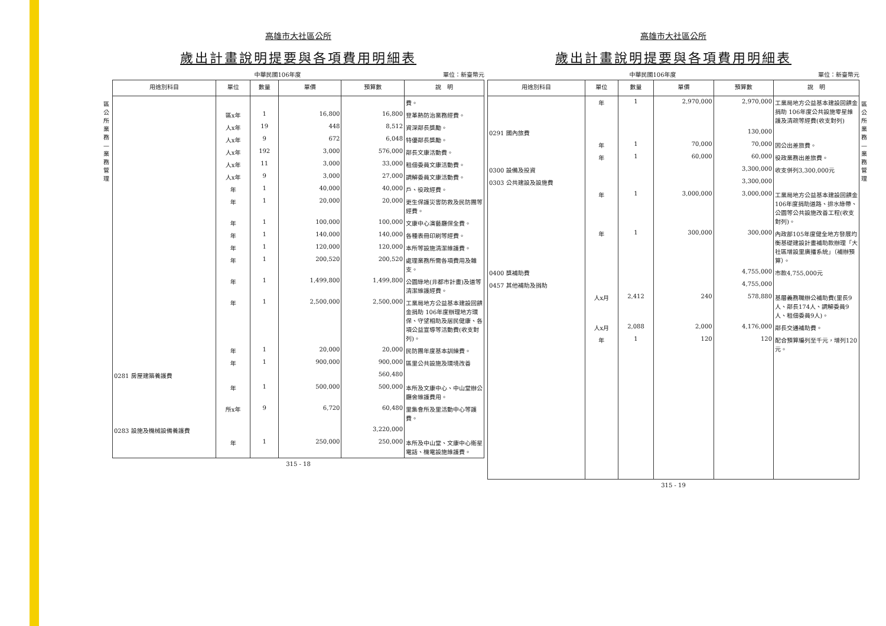區公所業務—業務管理
高雄市大社區公所
歲出計畫說明提要與各項費用明細表
中華民國106年度 單位：新臺幣元
| 用途別科目 | 單位 | 數量 | 單價 | 預算數 | 說 明 |
| --- | --- | --- | --- | --- | --- |
| | | | | | 費。 |
| | 區x年 | 1 | 16,800 | 16,800 | 登革熱防治業務經費。 |
| | 人x年 | 19 | 448 | 8,512 | 資深鄰長獎勵。 |
| | 人x年 | 9 | 672 | 6,048 | 特優鄰長獎勵。 |
| | 人x年 | 192 | 3,000 | 576,000 | 鄰長文康活動費。 |
| | 人x年 | 11 | 3,000 | 33,000 | 租佃委員文康活動費。 |
| | 人x年 | 9 | 3,000 | 27,000 | 調解委員文康活動費。 |
| | 年 | 1 | 40,000 | 40,000 | 戶、役政經費。 |
| | 年 | 1 | 20,000 | 20,000 | 更生保護災害防救及民防團等經費。 |
| | 年 | 1 | 100,000 | 100,000 | 文康中心演藝廳保全費。 |
| | 年 | 1 | 140,000 | 140,000 | 各種表冊印刷等經費。 |
| | 年 | 1 | 120,000 | 120,000 | 本所等設施清潔維護費。 |
| | 年 | 1 | 200,520 | 200,520 | 處理業務所需各項費用及雜支。 |
| | 年 | 1 | 1,499,800 | 1,499,800 | 公園綠地(非都市計畫)及道等清潔維護經費。 |
| | 年 | 1 | 2,500,000 | 2,500,000 | 工業局地方公益基本建設回饋金捐助 106年度辦理地方環保、守望相助及居民健康、各項公益宣導等活動費(收支對列)。 |
| | 年 | 1 | 20,000 | 20,000 | 民防團年度基本訓練費。 |
| | 年 | 1 | 900,000 | 900,000 | 區里公共設施及環境改善 |
| 0281 房屋建築養護費 | | | | 560,480 | |
| | 年 | 1 | 500,000 | 500,000 | 本所及文康中心、中山堂辦公廳舍維護費用。 |
| | 所x年 | 9 | 6,720 | 60,480 | 里集會所及里活動中心等護費。 |
| 0283 設施及機械設備養護費 | | | | 3,220,000 | |
| | 年 | 1 | 250,000 | 250,000 | 本所及中山堂、文康中心衛星電話、機電設施維護費。 |
315 - 18
區公所業務—業務管理
高雄市大社區公所
歲出計畫說明提要與各項費用明細表
中華民國106年度 單位：新臺幣元
| 用途別科目 | 單位 | 數量 | 單價 | 預算數 | 說 明 |
| --- | --- | --- | --- | --- | --- |
| | 年 | 1 | 2,970,000 | 2,970,000 | 工業局地方公益基本建設回饋金捐助 106年度公共設施零星維護及清疏等經費(收支對列) |
| 0291 國內旅費 | | | | 130,000 | |
| | 年 | 1 | 70,000 | 70,000 | 因公出差旅費。 |
| | 年 | 1 | 60,000 | 60,000 | 役政業務出差旅費。 |
| 0300 設備及投資 | | | | 3,300,000 | 收支併列3,300,000元 |
| 0303 公共建設及設施費 | | | | 3,300,000 | |
| | 年 | 1 | 3,000,000 | 3,000,000 | 工業局地方公益基本建設回饋金 106年度捐助道路、排水綠帶、公園等公共設施改善工程(收支對列)。 |
| | 年 | 1 | 300,000 | 300,000 | 內政部105年度健全地方發展均衡基礎建設計畫補助款辦理「大社區增設里廣播系統」（補辦預算）。 |
| 0400 獎補助費 | | | | 4,755,000 | 市款4,755,000元 |
| 0457 其他補助及捐助 | | | | 4,755,000 | |
| | 人x月 | 2,412 | 240 | 578,880 | 基層義務職辦公補助費(里長9人、鄰長174人、調解委員9人、租佃委員9人)。 |
| | 人x月 | 2,088 | 2,000 | 4,176,000 | 鄰長交通補助費。 |
| | 年 | 1 | 120 | 120 | 配合預算編列至千元，增列120元。 |
315 - 19